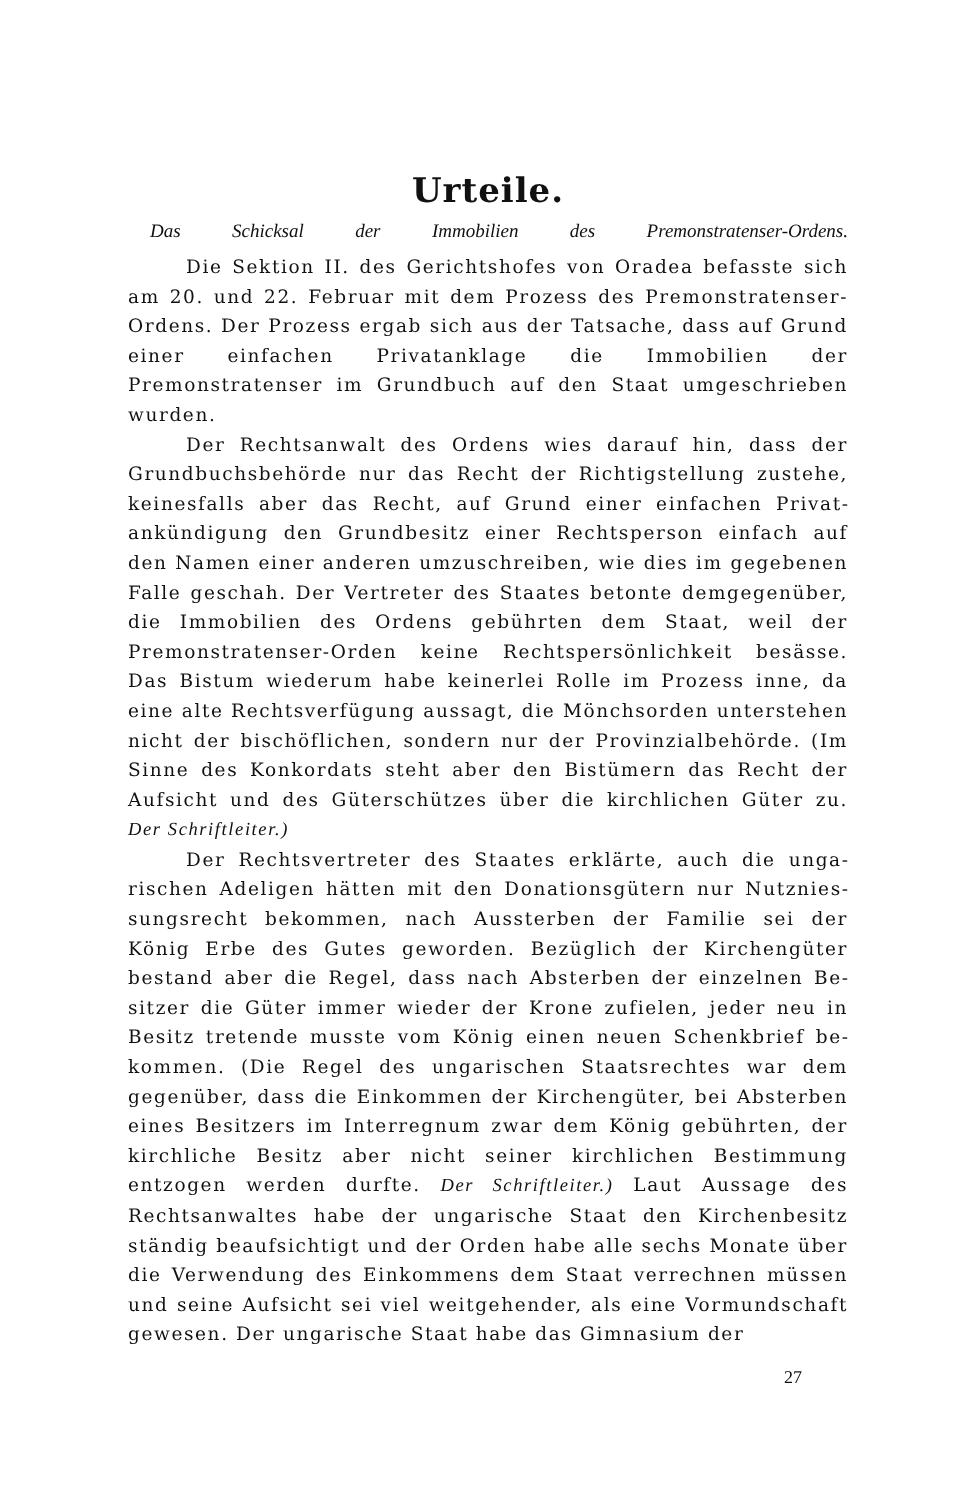Urteile.
Das Schicksal der Immobilien des Premonstratenser-Ordens.
Die Sektion II. des Gerichtshofes von Oradea befasste sich am 20. und 22. Februar mit dem Prozess des Premonstra­tenser-Ordens. Der Prozess ergab sich aus der Tatsache, dass auf Grund einer einfachen Privatanklage die Immobilien der Premonstratenser im Grundbuch auf den Staat umgeschrieben wurden.
Der Rechtsanwalt des Ordens wies darauf hin, dass der Grundbuchsbehörde nur das Recht der Richtigstellung zustehe, keinesfalls aber das Recht, auf Grund einer einfachen Privat­ankündigung den Grundbesitz einer Rechtsperson einfach auf den Namen einer anderen umzuschreiben, wie dies im gegebe­nen Falle geschah. Der Vertreter des Staates betonte demgegen­über, die Immobilien des Ordens gebührten dem Staat, weil der Premonstratenser-Orden keine Rechtspersönlichkeit besässe. Das Bistum wiederum habe keinerlei Rolle im Prozess inne, da eine alte Rechtsverfügung aussagt, die Mönchsorden unterstehen nicht der bischöflichen, sondern nur der Provinzialbehörde. (Im Sinne des Konkordats steht aber den Bistümern das Recht der Auf­sicht und des Güterschützes über die kirchlichen Güter zu. Der Schriftleiter.)
Der Rechtsvertreter des Staates erklärte, auch die unga­rischen Adeligen hätten mit den Donationsgütern nur Nutznies­sungsrecht bekommen, nach Aussterben der Familie sei der König Erbe des Gutes geworden. Bezüglich der Kirchengüter bestand aber die Regel, dass nach Absterben der einzelnen Be­sitzer die Güter immer wieder der Krone zufielen, jeder neu in Besitz tretende musste vom König einen neuen Schenkbrief be­kommen. (Die Regel des ungarischen Staatsrechtes war dem gegenüber, dass die Einkommen der Kirchengüter, bei Abster­ben eines Besitzers im Interregnum zwar dem König gebührten, der kirchliche Besitz aber nicht seiner kirchlichen Bestimmung entzogen werden durfte. Der Schriftleiter.) Laut Aussage des Rechtsanwaltes habe der ungarische Staat den Kirchenbesitz stän­dig beaufsichtigt und der Orden habe alle sechs Monate über die Verwendung des Einkommens dem Staat verrechnen müssen und seine Aufsicht sei viel weitgehender, als eine Vormund­schaft gewesen. Der ungarische Staat habe das Gimnasium der
27